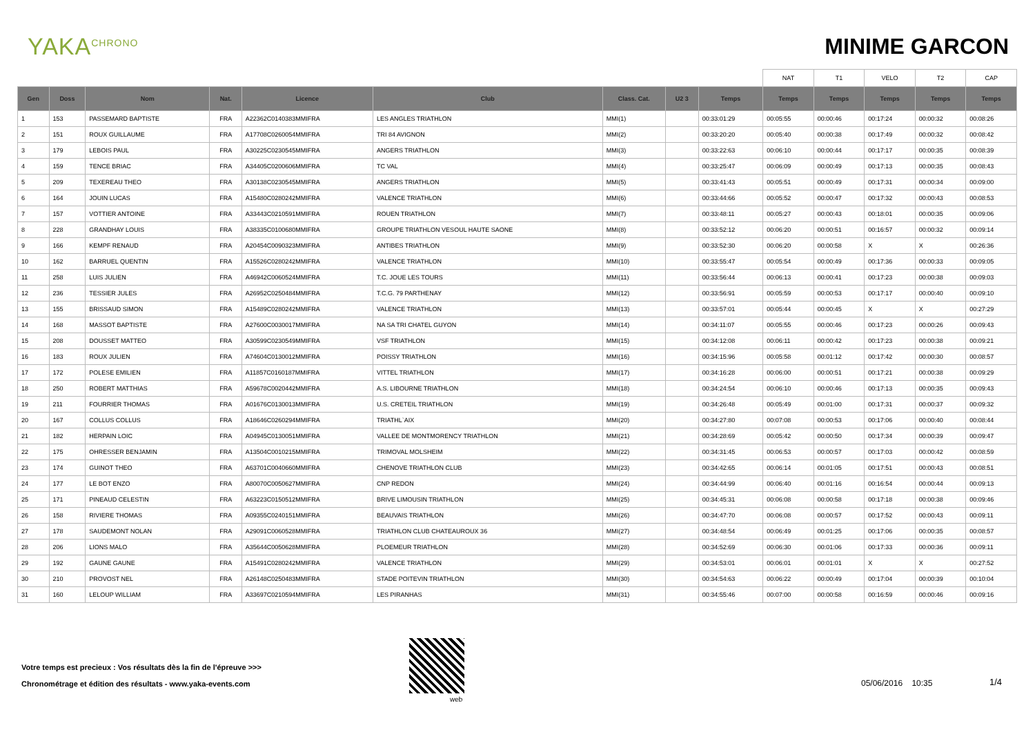YAKA<sup>CHRONO</sup>
MINIME GARCON
| | | | | | | | | | NAT | T1 | VELO | T2 | CAP |
| Gen | Doss | Nom | Nat. | Licence | Club | Class. Cat. | U2 3 | Temps | Temps | Temps | Temps | Temps | Temps |
| 1 | 153 | PASSEMARD BAPTISTE | FRA | A22362C0140383MMIFRA | LES ANGLES TRIATHLON | MMI(1) | | 00:33:01:29 | 00:05:55 | 00:00:46 | 00:17:24 | 00:00:32 | 00:08:26 |
| 2 | 151 | ROUX GUILLAUME | FRA | A17708C0260054MMIFRA | TRI 84 AVIGNON | MMI(2) | | 00:33:20:20 | 00:05:40 | 00:00:38 | 00:17:49 | 00:00:32 | 00:08:42 |
| 3 | 179 | LEBOIS PAUL | FRA | A30225C0230545MMIFRA | ANGERS TRIATHLON | MMI(3) | | 00:33:22:63 | 00:06:10 | 00:00:44 | 00:17:17 | 00:00:35 | 00:08:39 |
| 4 | 159 | TENCE BRIAC | FRA | A34405C0200606MMIFRA | TC VAL | MMI(4) | | 00:33:25:47 | 00:06:09 | 00:00:49 | 00:17:13 | 00:00:35 | 00:08:43 |
| 5 | 209 | TEXEREAU THEO | FRA | A30138C0230545MMIFRA | ANGERS TRIATHLON | MMI(5) | | 00:33:41:43 | 00:05:51 | 00:00:49 | 00:17:31 | 00:00:34 | 00:09:00 |
| 6 | 164 | JOUIN LUCAS | FRA | A15480C0280242MMIFRA | VALENCE TRIATHLON | MMI(6) | | 00:33:44:66 | 00:05:52 | 00:00:47 | 00:17:32 | 00:00:43 | 00:08:53 |
| 7 | 157 | VOTTIER ANTOINE | FRA | A33443C0210591MMIFRA | ROUEN TRIATHLON | MMI(7) | | 00:33:48:11 | 00:05:27 | 00:00:43 | 00:18:01 | 00:00:35 | 00:09:06 |
| 8 | 228 | GRANDHAY LOUIS | FRA | A38335C0100680MMIFRA | GROUPE TRIATHLON VESOUL HAUTE SAONE | MMI(8) | | 00:33:52:12 | 00:06:20 | 00:00:51 | 00:16:57 | 00:00:32 | 00:09:14 |
| 9 | 166 | KEMPF RENAUD | FRA | A20454C0090323MMIFRA | ANTIBES TRIATHLON | MMI(9) | | 00:33:52:30 | 00:06:20 | 00:00:58 | X | X | 00:26:36 |
| 10 | 162 | BARRUEL QUENTIN | FRA | A15526C0280242MMIFRA | VALENCE TRIATHLON | MMI(10) | | 00:33:55:47 | 00:05:54 | 00:00:49 | 00:17:36 | 00:00:33 | 00:09:05 |
| 11 | 258 | LUIS JULIEN | FRA | A46942C0060524MMIFRA | T.C. JOUE LES TOURS | MMI(11) | | 00:33:56:44 | 00:06:13 | 00:00:41 | 00:17:23 | 00:00:38 | 00:09:03 |
| 12 | 236 | TESSIER JULES | FRA | A26952C0250484MMIFRA | T.C.G. 79 PARTHENAY | MMI(12) | | 00:33:56:91 | 00:05:59 | 00:00:53 | 00:17:17 | 00:00:40 | 00:09:10 |
| 13 | 155 | BRISSAUD SIMON | FRA | A15489C0280242MMIFRA | VALENCE TRIATHLON | MMI(13) | | 00:33:57:01 | 00:05:44 | 00:00:45 | X | X | 00:27:29 |
| 14 | 168 | MASSOT BAPTISTE | FRA | A27600C0030017MMIFRA | NA SA TRI CHATEL GUYON | MMI(14) | | 00:34:11:07 | 00:05:55 | 00:00:46 | 00:17:23 | 00:00:26 | 00:09:43 |
| 15 | 208 | DOUSSET MATTEO | FRA | A30599C0230549MMIFRA | VSF TRIATHLON | MMI(15) | | 00:34:12:08 | 00:06:11 | 00:00:42 | 00:17:23 | 00:00:38 | 00:09:21 |
| 16 | 183 | ROUX JULIEN | FRA | A74604C0130012MMIFRA | POISSY TRIATHLON | MMI(16) | | 00:34:15:96 | 00:05:58 | 00:01:12 | 00:17:42 | 00:00:30 | 00:08:57 |
| 17 | 172 | POLESE EMILIEN | FRA | A11857C0160187MMIFRA | VITTEL TRIATHLON | MMI(17) | | 00:34:16:28 | 00:06:00 | 00:00:51 | 00:17:21 | 00:00:38 | 00:09:29 |
| 18 | 250 | ROBERT MATTHIAS | FRA | A59678C0020442MMIFRA | A.S. LIBOURNE TRIATHLON | MMI(18) | | 00:34:24:54 | 00:06:10 | 00:00:46 | 00:17:13 | 00:00:35 | 00:09:43 |
| 19 | 211 | FOURRIER THOMAS | FRA | A01676C0130013MMIFRA | U.S. CRETEIL TRIATHLON | MMI(19) | | 00:34:26:48 | 00:05:49 | 00:01:00 | 00:17:31 | 00:00:37 | 00:09:32 |
| 20 | 167 | COLLUS COLLUS | FRA | A18646C0260294MMIFRA | TRIATHL`AIX | MMI(20) | | 00:34:27:80 | 00:07:08 | 00:00:53 | 00:17:06 | 00:00:40 | 00:08:44 |
| 21 | 182 | HERPAIN LOIC | FRA | A04945C0130051MMIFRA | VALLEE DE MONTMORENCY TRIATHLON | MMI(21) | | 00:34:28:69 | 00:05:42 | 00:00:50 | 00:17:34 | 00:00:39 | 00:09:47 |
| 22 | 175 | OHRESSER BENJAMIN | FRA | A13504C0010215MMIFRA | TRIMOVAL MOLSHEIM | MMI(22) | | 00:34:31:45 | 00:06:53 | 00:00:57 | 00:17:03 | 00:00:42 | 00:08:59 |
| 23 | 174 | GUINOT THEO | FRA | A63701C0040660MMIFRA | CHENOVE TRIATHLON CLUB | MMI(23) | | 00:34:42:65 | 00:06:14 | 00:01:05 | 00:17:51 | 00:00:43 | 00:08:51 |
| 24 | 177 | LE BOT ENZO | FRA | A80070C0050627MMIFRA | CNP REDON | MMI(24) | | 00:34:44:99 | 00:06:40 | 00:01:16 | 00:16:54 | 00:00:44 | 00:09:13 |
| 25 | 171 | PINEAUD CELESTIN | FRA | A63223C0150512MMIFRA | BRIVE LIMOUSIN TRIATHLON | MMI(25) | | 00:34:45:31 | 00:06:08 | 00:00:58 | 00:17:18 | 00:00:38 | 00:09:46 |
| 26 | 158 | RIVIERE THOMAS | FRA | A09355C0240151MMIFRA | BEAUVAIS TRIATHLON | MMI(26) | | 00:34:47:70 | 00:06:08 | 00:00:57 | 00:17:52 | 00:00:43 | 00:09:11 |
| 27 | 178 | SAUDEMONT NOLAN | FRA | A29091C0060528MMIFRA | TRIATHLON CLUB CHATEAUROUX 36 | MMI(27) | | 00:34:48:54 | 00:06:49 | 00:01:25 | 00:17:06 | 00:00:35 | 00:08:57 |
| 28 | 206 | LIONS MALO | FRA | A35644C0050628MMIFRA | PLOEMEUR TRIATHLON | MMI(28) | | 00:34:52:69 | 00:06:30 | 00:01:06 | 00:17:33 | 00:00:36 | 00:09:11 |
| 29 | 192 | GAUNE GAUNE | FRA | A15491C0280242MMIFRA | VALENCE TRIATHLON | MMI(29) | | 00:34:53:01 | 00:06:01 | 00:01:01 | X | X | 00:27:52 |
| 30 | 210 | PROVOST NEL | FRA | A26148C0250483MMIFRA | STADE POITEVIN TRIATHLON | MMI(30) | | 00:34:54:63 | 00:06:22 | 00:00:49 | 00:17:04 | 00:00:39 | 00:10:04 |
| 31 | 160 | LELOUP WILLIAM | FRA | A33697C0210594MMIFRA | LES PIRANHAS | MMI(31) | | 00:34:55:46 | 00:07:00 | 00:00:58 | 00:16:59 | 00:00:46 | 00:09:16 |
Votre temps est precieux : Vos résultats dès la fin de l'épreuve >>>
Chronométrage et édition des résultats - www.yaka-events.com
web
05/06/2016 10:35 1/4